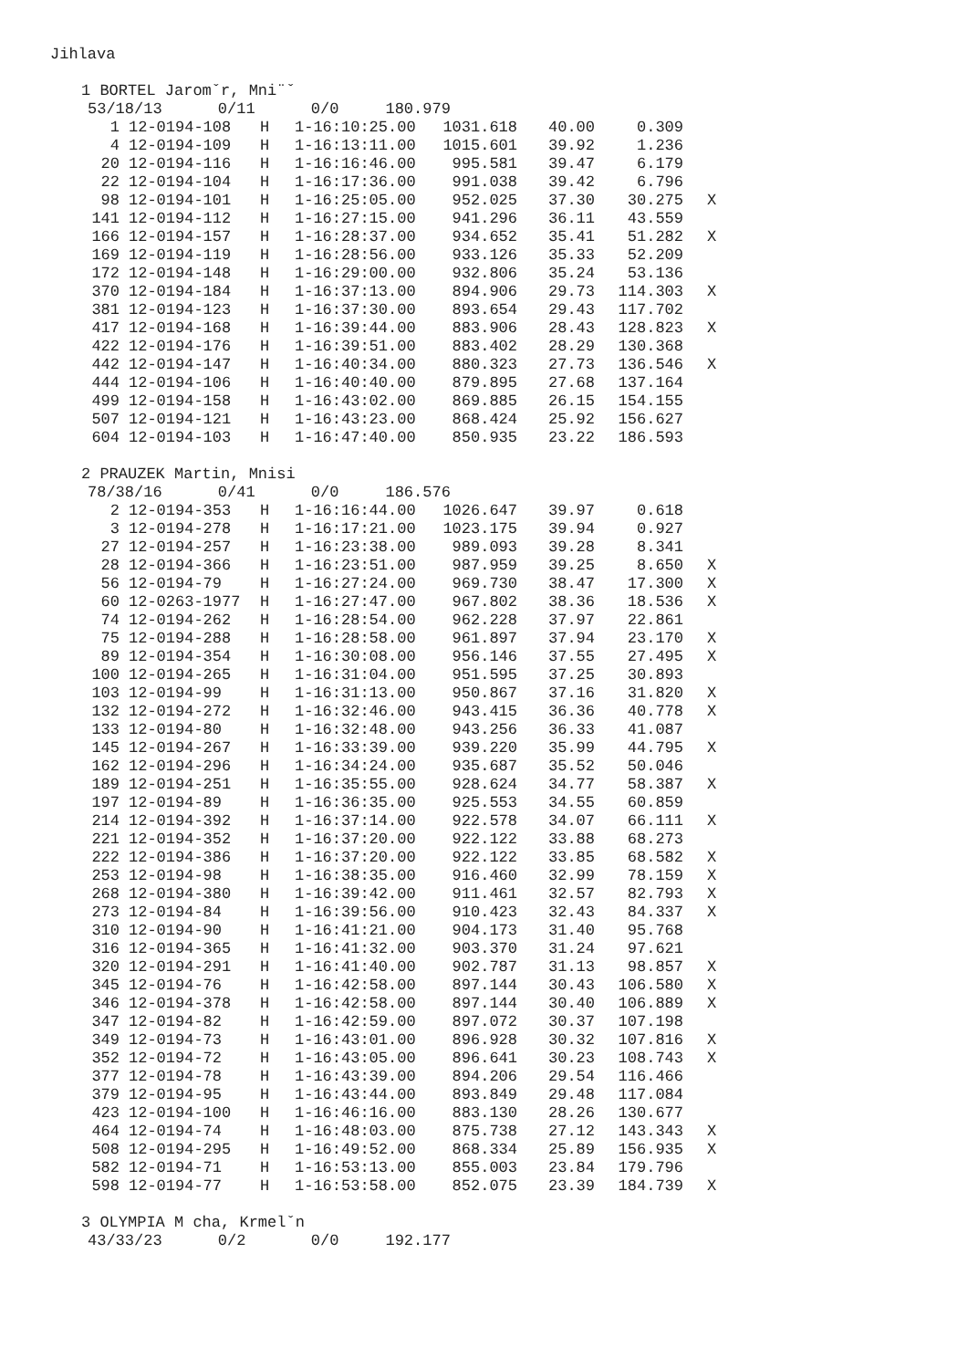Jihlava
1 BORTEL Jaromˇr, Mni¨ˇ
53/18/13 0/11 0/0 180.979
| 1 | 12-0194-108 | H | 1-16:10:25.00 | 1031.618 | 40.00 | 0.309 | |
| 4 | 12-0194-109 | H | 1-16:13:11.00 | 1015.601 | 39.92 | 1.236 | |
| 20 | 12-0194-116 | H | 1-16:16:46.00 | 995.581 | 39.47 | 6.179 | |
| 22 | 12-0194-104 | H | 1-16:17:36.00 | 991.038 | 39.42 | 6.796 | |
| 98 | 12-0194-101 | H | 1-16:25:05.00 | 952.025 | 37.30 | 30.275 | X |
| 141 | 12-0194-112 | H | 1-16:27:15.00 | 941.296 | 36.11 | 43.559 | |
| 166 | 12-0194-157 | H | 1-16:28:37.00 | 934.652 | 35.41 | 51.282 | X |
| 169 | 12-0194-119 | H | 1-16:28:56.00 | 933.126 | 35.33 | 52.209 | |
| 172 | 12-0194-148 | H | 1-16:29:00.00 | 932.806 | 35.24 | 53.136 | |
| 370 | 12-0194-184 | H | 1-16:37:13.00 | 894.906 | 29.73 | 114.303 | X |
| 381 | 12-0194-123 | H | 1-16:37:30.00 | 893.654 | 29.43 | 117.702 | |
| 417 | 12-0194-168 | H | 1-16:39:44.00 | 883.906 | 28.43 | 128.823 | X |
| 422 | 12-0194-176 | H | 1-16:39:51.00 | 883.402 | 28.29 | 130.368 | |
| 442 | 12-0194-147 | H | 1-16:40:34.00 | 880.323 | 27.73 | 136.546 | X |
| 444 | 12-0194-106 | H | 1-16:40:40.00 | 879.895 | 27.68 | 137.164 | |
| 499 | 12-0194-158 | H | 1-16:43:02.00 | 869.885 | 26.15 | 154.155 | |
| 507 | 12-0194-121 | H | 1-16:43:23.00 | 868.424 | 25.92 | 156.627 | |
| 604 | 12-0194-103 | H | 1-16:47:40.00 | 850.935 | 23.22 | 186.593 | |
2 PRAUZEK Martin, Mnisi
78/38/16 0/41 0/0 186.576
| 2 | 12-0194-353 | H | 1-16:16:44.00 | 1026.647 | 39.97 | 0.618 | |
| 3 | 12-0194-278 | H | 1-16:17:21.00 | 1023.175 | 39.94 | 0.927 | |
| 27 | 12-0194-257 | H | 1-16:23:38.00 | 989.093 | 39.28 | 8.341 | |
| 28 | 12-0194-366 | H | 1-16:23:51.00 | 987.959 | 39.25 | 8.650 | X |
| 56 | 12-0194-79 | H | 1-16:27:24.00 | 969.730 | 38.47 | 17.300 | X |
| 60 | 12-0263-1977 | H | 1-16:27:47.00 | 967.802 | 38.36 | 18.536 | X |
| 74 | 12-0194-262 | H | 1-16:28:54.00 | 962.228 | 37.97 | 22.861 | |
| 75 | 12-0194-288 | H | 1-16:28:58.00 | 961.897 | 37.94 | 23.170 | X |
| 89 | 12-0194-354 | H | 1-16:30:08.00 | 956.146 | 37.55 | 27.495 | X |
| 100 | 12-0194-265 | H | 1-16:31:04.00 | 951.595 | 37.25 | 30.893 | |
| 103 | 12-0194-99 | H | 1-16:31:13.00 | 950.867 | 37.16 | 31.820 | X |
| 132 | 12-0194-272 | H | 1-16:32:46.00 | 943.415 | 36.36 | 40.778 | X |
| 133 | 12-0194-80 | H | 1-16:32:48.00 | 943.256 | 36.33 | 41.087 | |
| 145 | 12-0194-267 | H | 1-16:33:39.00 | 939.220 | 35.99 | 44.795 | X |
| 162 | 12-0194-296 | H | 1-16:34:24.00 | 935.687 | 35.52 | 50.046 | |
| 189 | 12-0194-251 | H | 1-16:35:55.00 | 928.624 | 34.77 | 58.387 | X |
| 197 | 12-0194-89 | H | 1-16:36:35.00 | 925.553 | 34.55 | 60.859 | |
| 214 | 12-0194-392 | H | 1-16:37:14.00 | 922.578 | 34.07 | 66.111 | X |
| 221 | 12-0194-352 | H | 1-16:37:20.00 | 922.122 | 33.88 | 68.273 | |
| 222 | 12-0194-386 | H | 1-16:37:20.00 | 922.122 | 33.85 | 68.582 | X |
| 253 | 12-0194-98 | H | 1-16:38:35.00 | 916.460 | 32.99 | 78.159 | X |
| 268 | 12-0194-380 | H | 1-16:39:42.00 | 911.461 | 32.57 | 82.793 | X |
| 273 | 12-0194-84 | H | 1-16:39:56.00 | 910.423 | 32.43 | 84.337 | X |
| 310 | 12-0194-90 | H | 1-16:41:21.00 | 904.173 | 31.40 | 95.768 | |
| 316 | 12-0194-365 | H | 1-16:41:32.00 | 903.370 | 31.24 | 97.621 | |
| 320 | 12-0194-291 | H | 1-16:41:40.00 | 902.787 | 31.13 | 98.857 | X |
| 345 | 12-0194-76 | H | 1-16:42:58.00 | 897.144 | 30.43 | 106.580 | X |
| 346 | 12-0194-378 | H | 1-16:42:58.00 | 897.144 | 30.40 | 106.889 | X |
| 347 | 12-0194-82 | H | 1-16:42:59.00 | 897.072 | 30.37 | 107.198 | |
| 349 | 12-0194-73 | H | 1-16:43:01.00 | 896.928 | 30.32 | 107.816 | X |
| 352 | 12-0194-72 | H | 1-16:43:05.00 | 896.641 | 30.23 | 108.743 | X |
| 377 | 12-0194-78 | H | 1-16:43:39.00 | 894.206 | 29.54 | 116.466 | |
| 379 | 12-0194-95 | H | 1-16:43:44.00 | 893.849 | 29.48 | 117.084 | |
| 423 | 12-0194-100 | H | 1-16:46:16.00 | 883.130 | 28.26 | 130.677 | |
| 464 | 12-0194-74 | H | 1-16:48:03.00 | 875.738 | 27.12 | 143.343 | X |
| 508 | 12-0194-295 | H | 1-16:49:52.00 | 868.334 | 25.89 | 156.935 | X |
| 582 | 12-0194-71 | H | 1-16:53:13.00 | 855.003 | 23.84 | 179.796 | |
| 598 | 12-0194-77 | H | 1-16:53:58.00 | 852.075 | 23.39 | 184.739 | X |
3 OLYMPIA M cha, Krmelˇn
43/33/23 0/2 0/0 192.177